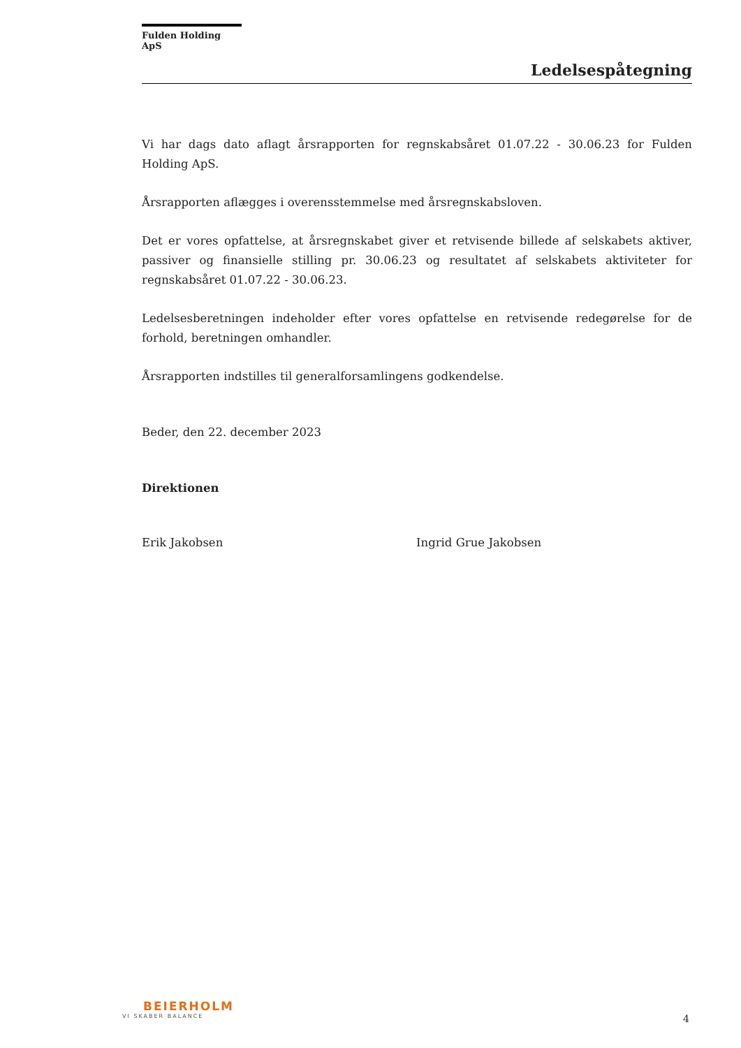Fulden Holding ApS
Ledelsespåtegning
Vi har dags dato aflagt årsrapporten for regnskabsåret 01.07.22 - 30.06.23 for Fulden Holding ApS.
Årsrapporten aflægges i overensstemmelse med årsregnskabsloven.
Det er vores opfattelse, at årsregnskabet giver et retvisende billede af selskabets aktiver, passiver og finansielle stilling pr. 30.06.23 og resultatet af selskabets aktiviteter for regnskabsåret 01.07.22 - 30.06.23.
Ledelsesberetningen indeholder efter vores opfattelse en retvisende redegørelse for de forhold, beretningen omhandler.
Årsrapporten indstilles til generalforsamlingens godkendelse.
Beder, den 22. december 2023
Direktionen
Erik Jakobsen Ingrid Grue Jakobsen
BEIERHOLM
VI SKABER BALANCE
4